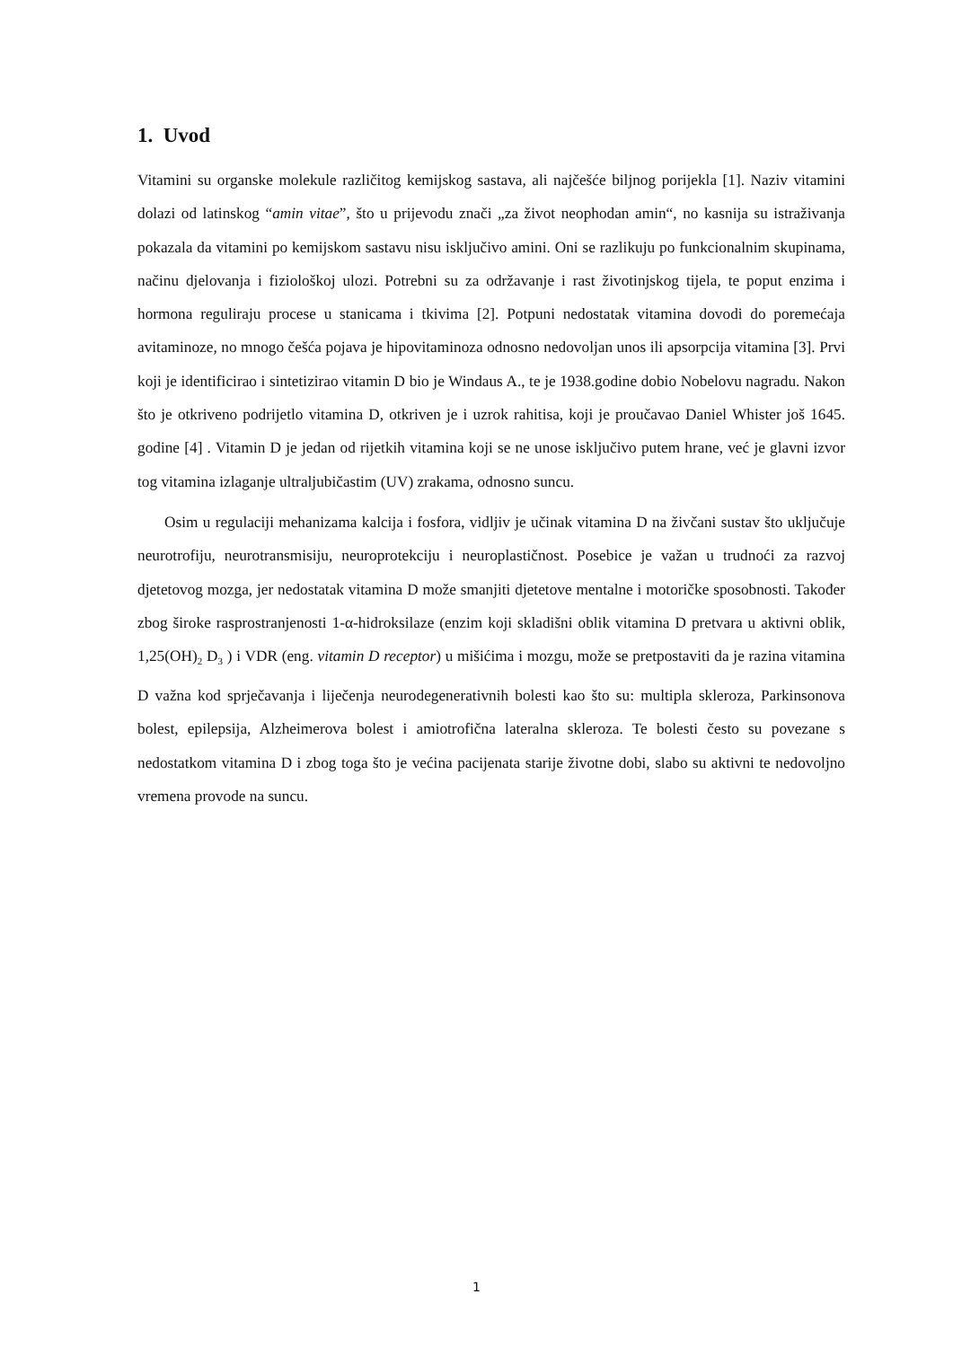1. Uvod
Vitamini su organske molekule različitog kemijskog sastava, ali najčešće biljnog porijekla [1]. Naziv vitamini dolazi od latinskog “amin vitae”, što u prijevodu znači „za život neophodan amin“, no kasnija su istraživanja pokazala da vitamini po kemijskom sastavu nisu isključivo amini. Oni se razlikuju po funkcionalnim skupinama, načinu djelovanja i fiziološkoj ulozi. Potrebni su za održavanje i rast životinjskog tijela, te poput enzima i hormona reguliraju procese u stanicama i tkivima [2]. Potpuni nedostatak vitamina dovodi do poremećaja avitaminoze, no mnogo češća pojava je hipovitaminoza odnosno nedovoljan unos ili apsorpcija vitamina [3]. Prvi koji je identificirao i sintetizirao vitamin D bio je Windaus A., te je 1938.godine dobio Nobelovu nagradu. Nakon što je otkriveno podrijetlo vitamina D, otkriven je i uzrok rahitisa, koji je proučavao Daniel Whister još 1645. godine [4] . Vitamin D je jedan od rijetkih vitamina koji se ne unose isključivo putem hrane, već je glavni izvor tog vitamina izlaganje ultraljubičastim (UV) zrakama, odnosno suncu.
Osim u regulaciji mehanizama kalcija i fosfora, vidljiv je učinak vitamina D na živčani sustav što uključuje neurotrofiju, neurotransmisiju, neuroprotekciju i neuroplastičnost. Posebice je važan u trudnoći za razvoj djetetovog mozga, jer nedostatak vitamina D može smanjiti djetetove mentalne i motoričke sposobnosti. Također zbog široke rasprostranjenosti 1-α-hidroksilaze (enzim koji skladišni oblik vitamina D pretvara u aktivni oblik, 1,25(OH)<sub>2</sub> D<sub>3</sub> ) i VDR (eng. vitamin D receptor) u mišićima i mozgu, može se pretpostaviti da je razina vitamina D važna kod sprječavanja i liječenja neurodegenerativnih bolesti kao što su: multipla skleroza, Parkinsonova bolest, epilepsija, Alzheimerova bolest i amiotrofična lateralna skleroza. Te bolesti često su povezane s nedostatkom vitamina D i zbog toga što je većina pacijenata starije životne dobi, slabo su aktivni te nedovoljno vremena provode na suncu.
1